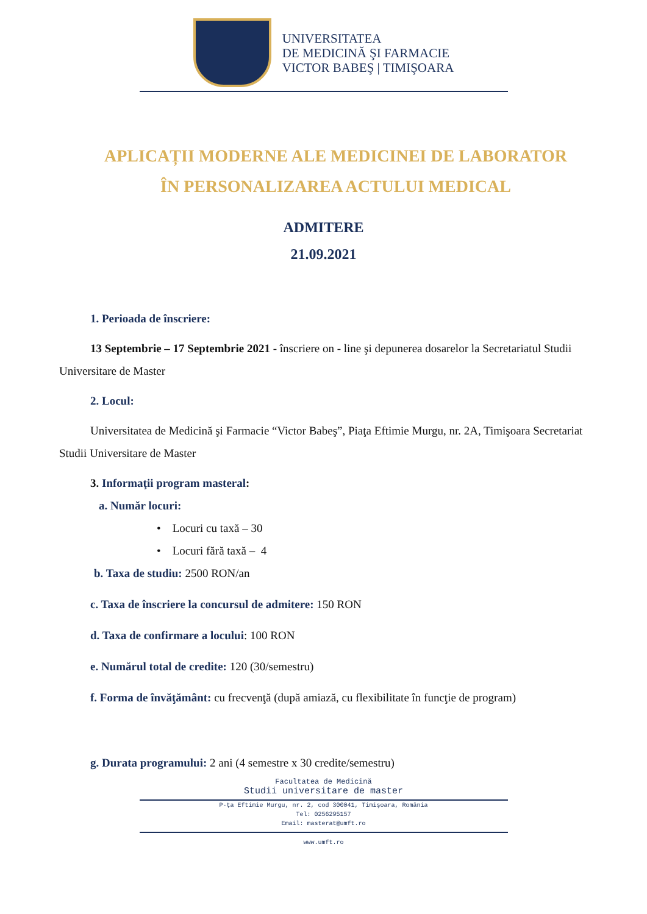UNIVERSITATEA
DE MEDICINĂ ŞI FARMACIE
VICTOR BABEŞ | TIMIŞOARA
APLICAȚII MODERNE ALE MEDICINEI DE LABORATOR
ÎN PERSONALIZAREA ACTULUI MEDICAL
ADMITERE
21.09.2021
1. Perioada de înscriere:
13 Septembrie – 17 Septembrie 2021 - înscriere on - line şi depunerea dosarelor la Secretariatul Studii Universitare de Master
2. Locul:
Universitatea de Medicină şi Farmacie “Victor Babeş”, Piaţa Eftimie Murgu, nr. 2A, Timişoara Secretariat Studii Universitare de Master
3. Informaţii program masteral:
a. Număr locuri:
• Locuri cu taxă – 30
• Locuri fără taxă – 4
b. Taxa de studiu: 2500 RON/an
c. Taxa de înscriere la concursul de admitere: 150 RON
d. Taxa de confirmare a locului: 100 RON
e. Numărul total de credite: 120 (30/semestru)
f. Forma de învăţământ: cu frecvenţă (după amiază, cu flexibilitate în funcţie de program)
g. Durata programului: 2 ani (4 semestre x 30 credite/semestru)
Facultatea de Medicină
Studii universitare de master
P-ţa Eftimie Murgu, nr. 2, cod 300041, Timişoara, România
Tel: 0256295157
Email: masterat@umft.ro
www.umft.ro